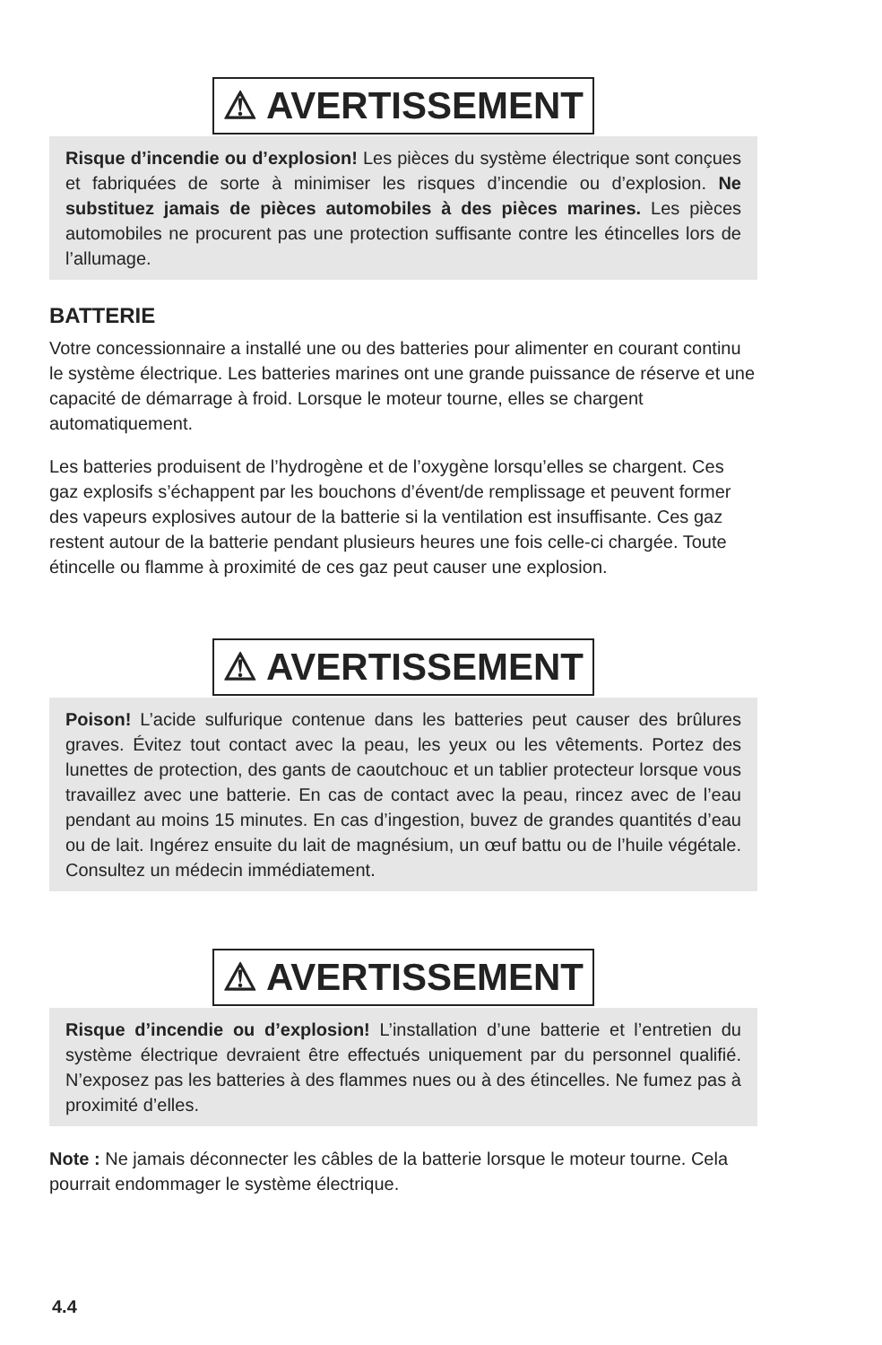⚠ AVERTISSEMENT
Risque d’incendie ou d’explosion! Les pièces du système électrique sont conçues et fabriquées de sorte à minimiser les risques d’incendie ou d’explosion. Ne substituez jamais de pièces automobiles à des pièces marines. Les pièces automobiles ne procurent pas une protection suffisante contre les étincelles lors de l’allumage.
BATTERIE
Votre concessionnaire a installé une ou des batteries pour alimenter en courant continu le système électrique. Les batteries marines ont une grande puissance de réserve et une capacité de démarrage à froid. Lorsque le moteur tourne, elles se chargent automatiquement.
Les batteries produisent de l’hydrogène et de l’oxygène lorsqu’elles se chargent. Ces gaz explosifs s’échappent par les bouchons d’évent/de remplissage et peuvent former des vapeurs explosives autour de la batterie si la ventilation est insuffisante. Ces gaz restent autour de la batterie pendant plusieurs heures une fois celle-ci chargée. Toute étincelle ou flamme à proximité de ces gaz peut causer une explosion.
⚠ AVERTISSEMENT
Poison! L’acide sulfurique contenue dans les batteries peut causer des brûlures graves. Évitez tout contact avec la peau, les yeux ou les vêtements. Portez des lunettes de protection, des gants de caoutchouc et un tablier protecteur lorsque vous travaillez avec une batterie. En cas de contact avec la peau, rincez avec de l’eau pendant au moins 15 minutes. En cas d’ingestion, buvez de grandes quantités d’eau ou de lait. Ingérez ensuite du lait de magnésium, un œuf battu ou de l’huile végétale. Consultez un médecin immédiatement.
⚠ AVERTISSEMENT
Risque d’incendie ou d’explosion! L’installation d’une batterie et l’entretien du système électrique devraient être effectués uniquement par du personnel qualifié. N’exposez pas les batteries à des flammes nues ou à des étincelles. Ne fumez pas à proximité d’elles.
Note : Ne jamais déconnecter les câbles de la batterie lorsque le moteur tourne. Cela pourrait endommager le système électrique.
4.4